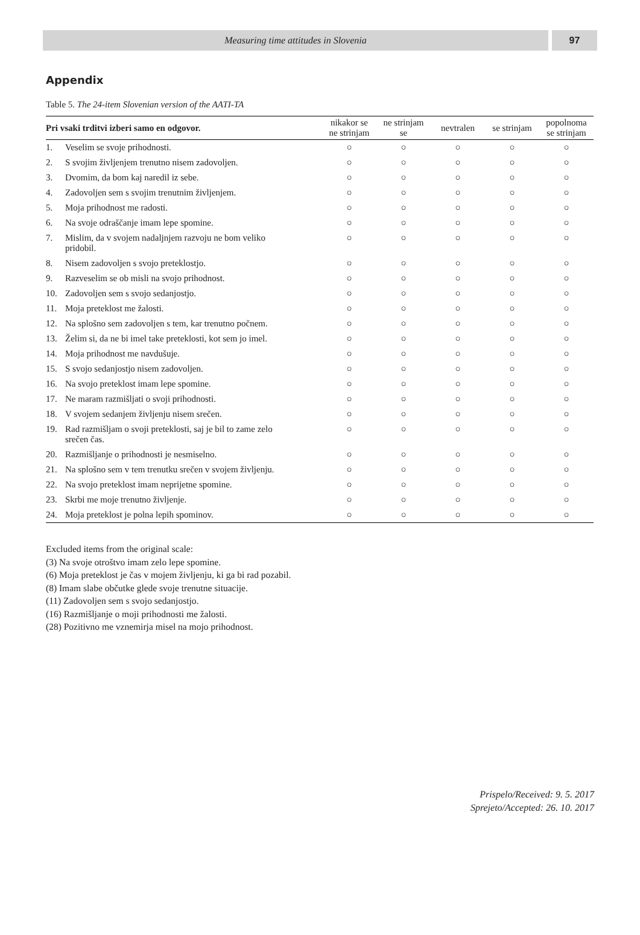Measuring time attitudes in Slovenia
97
Appendix
Table 5. The 24-item Slovenian version of the AATI-TA
| Pri vsaki trditvi izberi samo en odgovor. | | nikakor se ne strinjam | ne strinjam se | nevtralen | se strinjam | popolnoma se strinjam |
| --- | --- | --- | --- | --- | --- | --- |
| 1. | Veselim se svoje prihodnosti. | ○ | ○ | ○ | ○ | ○ |
| 2. | S svojim življenjem trenutno nisem zadovoljen. | ○ | ○ | ○ | ○ | ○ |
| 3. | Dvomim, da bom kaj naredil iz sebe. | ○ | ○ | ○ | ○ | ○ |
| 4. | Zadovoljen sem s svojim trenutnim življenjem. | ○ | ○ | ○ | ○ | ○ |
| 5. | Moja prihodnost me radosti. | ○ | ○ | ○ | ○ | ○ |
| 6. | Na svoje odraščanje imam lepe spomine. | ○ | ○ | ○ | ○ | ○ |
| 7. | Mislim, da v svojem nadaljnjem razvoju ne bom veliko pridobil. | ○ | ○ | ○ | ○ | ○ |
| 8. | Nisem zadovoljen s svojo preteklostjo. | ○ | ○ | ○ | ○ | ○ |
| 9. | Razveselim se ob misli na svojo prihodnost. | ○ | ○ | ○ | ○ | ○ |
| 10. | Zadovoljen sem s svojo sedanjostjo. | ○ | ○ | ○ | ○ | ○ |
| 11. | Moja preteklost me žalosti. | ○ | ○ | ○ | ○ | ○ |
| 12. | Na splošno sem zadovoljen s tem, kar trenutno počnem. | ○ | ○ | ○ | ○ | ○ |
| 13. | Želim si, da ne bi imel take preteklosti, kot sem jo imel. | ○ | ○ | ○ | ○ | ○ |
| 14. | Moja prihodnost me navdušuje. | ○ | ○ | ○ | ○ | ○ |
| 15. | S svojo sedanjostjo nisem zadovoljen. | ○ | ○ | ○ | ○ | ○ |
| 16. | Na svojo preteklost imam lepe spomine. | ○ | ○ | ○ | ○ | ○ |
| 17. | Ne maram razmišljati o svoji prihodnosti. | ○ | ○ | ○ | ○ | ○ |
| 18. | V svojem sedanjem življenju nisem srečen. | ○ | ○ | ○ | ○ | ○ |
| 19. | Rad razmišljam o svoji preteklosti, saj je bil to zame zelo srečen čas. | ○ | ○ | ○ | ○ | ○ |
| 20. | Razmišljanje o prihodnosti je nesmiselno. | ○ | ○ | ○ | ○ | ○ |
| 21. | Na splošno sem v tem trenutku srečen v svojem življenju. | ○ | ○ | ○ | ○ | ○ |
| 22. | Na svojo preteklost imam neprijetne spomine. | ○ | ○ | ○ | ○ | ○ |
| 23. | Skrbi me moje trenutno življenje. | ○ | ○ | ○ | ○ | ○ |
| 24. | Moja preteklost je polna lepih spominov. | ○ | ○ | ○ | ○ | ○ |
Excluded items from the original scale:
(3) Na svoje otroštvo imam zelo lepe spomine.
(6) Moja preteklost je čas v mojem življenju, ki ga bi rad pozabil.
(8) Imam slabe občutke glede svoje trenutne situacije.
(11) Zadovoljen sem s svojo sedanjostjo.
(16) Razmišljanje o moji prihodnosti me žalosti.
(28) Pozitivno me vznemirja misel na mojo prihodnost.
Prispelo/Received: 9. 5. 2017
Sprejeto/Accepted: 26. 10. 2017